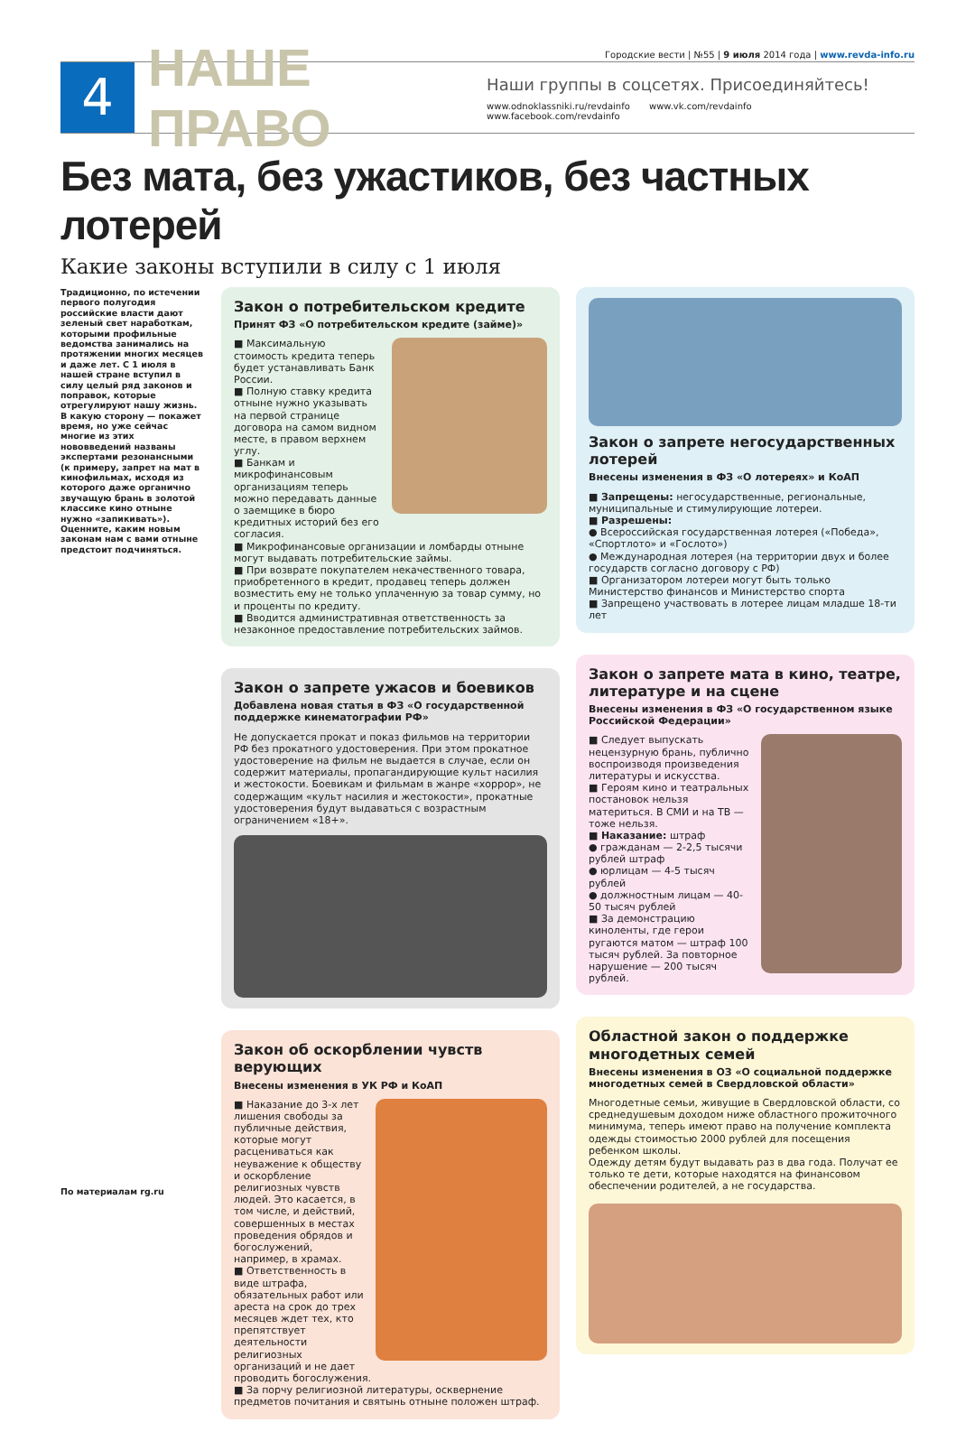Городские вести | №55 | 9 июля 2014 года | www.revda-info.ru
4
НАШЕ ПРАВО
Наши группы в соцсетях. Присоединяйтесь!
www.odnoklassniki.ru/revdainfo www.vk.com/revdainfo www.facebook.com/revdainfo
Без мата, без ужастиков, без частных лотерей
Какие законы вступили в силу с 1 июля
Традиционно, по истечении первого полугодия российские власти дают зеленый свет наработкам, которыми профильные ведомства занимались на протяжении многих месяцев и даже лет. С 1 июля в нашей стране вступил в силу целый ряд законов и поправок, которые отрегулируют нашу жизнь. В какую сторону — покажет время, но уже сейчас многие из этих нововведений названы экспертами резонансными (к примеру, запрет на мат в кинофильмах, исходя из которого даже органично звучащую брань в золотой классике кино отныне нужно «запикивать»). Оценните, каким новым законам нам с вами отныне предстоит подчиняться.
По материалам rg.ru
Закон о потребительском кредите
Принят ФЗ «О потребительском кредите (займе)»
■ Максимальную стоимость кредита теперь будет устанавливать Банк России.
■ Полную ставку кредита отныне нужно указывать на первой странице договора на самом видном месте, в правом верхнем углу.
■ Банкам и микрофинансовым организациям теперь можно передавать данные о заемщике в бюро кредитных историй без его согласия.
■ Микрофинансовые организации и ломбарды отныне могут выдавать потребительские займы.
■ При возврате покупателем некачественного товара, приобретенного в кредит, продавец теперь должен возместить ему не только уплаченную за товар сумму, но и проценты по кредиту.
■ Вводится административная ответственность за незаконное предоставление потребительских займов.
Закон о запрете ужасов и боевиков
Добавлена новая статья в ФЗ «О государственной поддержке кинематографии РФ»
Не допускается прокат и показ фильмов на территории РФ без прокатного удостоверения. При этом прокатное удостоверение на фильм не выдается в случае, если он содержит материалы, пропагандирующие культ насилия и жестокости. Боевикам и фильмам в жанре «хоррор», не содержащим «культ насилия и жестокости», прокатные удостоверения будут выдаваться с возрастным ограничением «18+».
Закон об оскорблении чувств верующих
Внесены изменения в УК РФ и КоАП
■ Наказание до 3-х лет лишения свободы за публичные действия, которые могут расцениваться как неуважение к обществу и оскорбление религиозных чувств людей. Это касается, в том числе, и действий, совершенных в местах проведения обрядов и богослужений, например, в храмах.
■ Ответственность в виде штрафа, обязательных работ или ареста на срок до трех месяцев ждет тех, кто препятствует деятельности религиозных организаций и не дает проводить богослужения.
■ За порчу религиозной литературы, осквернение предметов почитания и святынь отныне положен штраф.
Закон о запрете негосударственных лотерей
Внесены изменения в ФЗ «О лотереях» и КоАП
■ Запрещены: негосударственные, региональные, муниципальные и стимулирующие лотереи.
■ Разрешены:
● Всероссийская государственная лотерея («Победа», «Спортлото» и «Гослото»)
● Международная лотерея (на территории двух и более государств согласно договору с РФ)
■ Организатором лотереи могут быть только Министерство финансов и Министерство спорта
■ Запрещено участвовать в лотерее лицам младше 18-ти лет
Закон о запрете мата в кино, театре, литературе и на сцене
Внесены изменения в ФЗ «О государственном языке Российской Федерации»
■ Следует выпускать нецензурную брань, публично воспроизводя произведения литературы и искусства.
■ Героям кино и театральных постановок нельзя материться. В СМИ и на ТВ — тоже нельзя.
■ Наказание: штраф
● гражданам — 2-2,5 тысячи рублей штраф
● юрлицам — 4-5 тысяч рублей
● должностным лицам — 40-50 тысяч рублей
■ За демонстрацию киноленты, где герои ругаются матом — штраф 100 тысяч рублей. За повторное нарушение — 200 тысяч рублей.
Областной закон о поддержке многодетных семей
Внесены изменения в ОЗ «О социальной поддержке многодетных семей в Свердловской области»
Многодетные семьи, живущие в Свердловской области, со среднедушевым доходом ниже областного прожиточного минимума, теперь имеют право на получение комплекта одежды стоимостью 2000 рублей для посещения ребенком школы.
Одежду детям будут выдавать раз в два года. Получат ее только те дети, которые находятся на финансовом обеспечении родителей, а не государства.